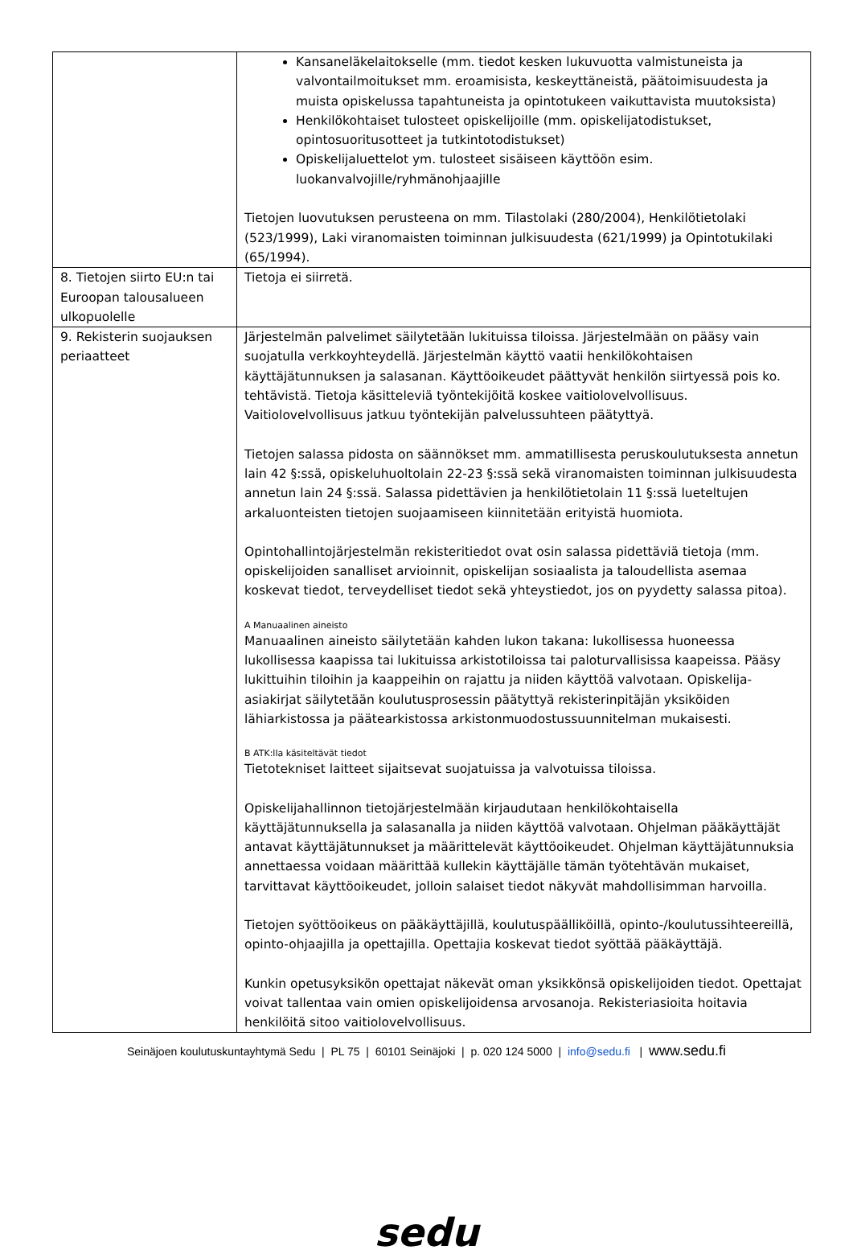| | Kansaneläkelaitokselle (mm. tiedot kesken lukuvuotta valmistuneista ja valvontailmoitukset mm. eroamisista, keskeyttäneistä, päätoimisuudesta ja muista opiskelussa tapahtuneista ja opintotukeen vaikuttavista muutoksista) Henkilökohtaiset tulosteet opiskelijoille (mm. opiskelijatodistukset, opintosuoritusotteet ja tutkintotodistukset) Opiskelijaluettelot ym. tulosteet sisäiseen käyttöön esim. luokanvalvojille/ryhmänohjaajille Tietojen luovutuksen perusteena on mm. Tilastolaki (280/2004), Henkilötietolaki (523/1999), Laki viranomaisten toiminnan julkisuudesta (621/1999) ja Opintotukilaki (65/1994). |
| 8. Tietojen siirto EU:n tai Euroopan talousalueen ulkopuolelle | Tietoja ei siirretä. |
| 9. Rekisterin suojauksen periaatteet | Järjestelmän palvelimet säilytetään lukituissa tiloissa. Järjestelmään on pääsy vain suojatulla verkkoyhteydellä. Järjestelmän käyttö vaatii henkilökohtaisen käyttäjätunnuksen ja salasanan. Käyttöoikeudet päättyvät henkilön siirtyessä pois ko. tehtävistä. Tietoja käsitteleviä työntekijöitä koskee vaitiolovelvollisuus. Vaitiolovelvollisuus jatkuu työntekijän palvelussuhteen päätyttyä. Tietojen salassa pidosta on säännökset mm. ammatillisesta peruskoulutuksesta annetun lain 42 §:ssä, opiskeluhuoltolain 22-23 §:ssä sekä viranomaisten toiminnan julkisuudesta annetun lain 24 §:ssä. Salassa pidettävien ja henkilötietolain 11 §:ssä lueteltujen arkaluonteisten tietojen suojaamiseen kiinnitetään erityistä huomiota. Opintohallintojärjestelmän rekisteritiedot ovat osin salassa pidettäviä tietoja (mm. opiskelijoiden sanalliset arvioinnit, opiskelijan sosiaalista ja taloudellista asemaa koskevat tiedot, terveydelliset tiedot sekä yhteystiedot, jos on pyydetty salassa pitoa). A Manuaalinen aineisto Manuaalinen aineisto säilytetään kahden lukon takana: lukollisessa huoneessa lukollisessa kaapissa tai lukituissa arkistotiloissa tai paloturvallisissa kaapeissa. Pääsy lukittuihin tiloihin ja kaappeihin on rajattu ja niiden käyttöä valvotaan. Opiskelija-asiakirjat säilytetään koulutusprosessin päätyttyä rekisterinpitäjän yksiköiden lähiarkistossa ja päätearkistossa arkistonmuodostussuunnitelman mukaisesti. B ATK:lla käsiteltävät tiedot Tietotekniset laitteet sijaitsevat suojatuissa ja valvotuissa tiloissa. Opiskelijahallinnon tietojärjestelmään kirjaudutaan henkilökohtaisella käyttäjätunnuksella ja salasanalla ja niiden käyttöä valvotaan. Ohjelman pääkäyttäjät antavat käyttäjätunnukset ja määrittelevät käyttöoikeudet. Ohjelman käyttäjätunnuksia annettaessa voidaan määrittää kullekin käyttäjälle tämän työtehtävän mukaiset, tarvittavat käyttöoikeudet, jolloin salaiset tiedot näkyvät mahdollisimman harvoilla. Tietojen syöttöoikeus on pääkäyttäjillä, koulutuspäälliköillä, opinto-/koulutussihteereillä, opinto-ohjaajilla ja opettajilla. Opettajia koskevat tiedot syöttää pääkäyttäjä. Kunkin opetusyksikön opettajat näkevät oman yksikkönsä opiskelijoiden tiedot. Opettajat voivat tallentaa vain omien opiskelijoidensa arvosanoja. Rekisteriasioita hoitavia henkilöitä sitoo vaitiolovelvollisuus. |
Seinäjoen koulutuskuntayhtymä Sedu | PL 75 | 60101 Seinäjoki | p. 020 124 5000 | info@sedu.fi | www.sedu.fi
sedu